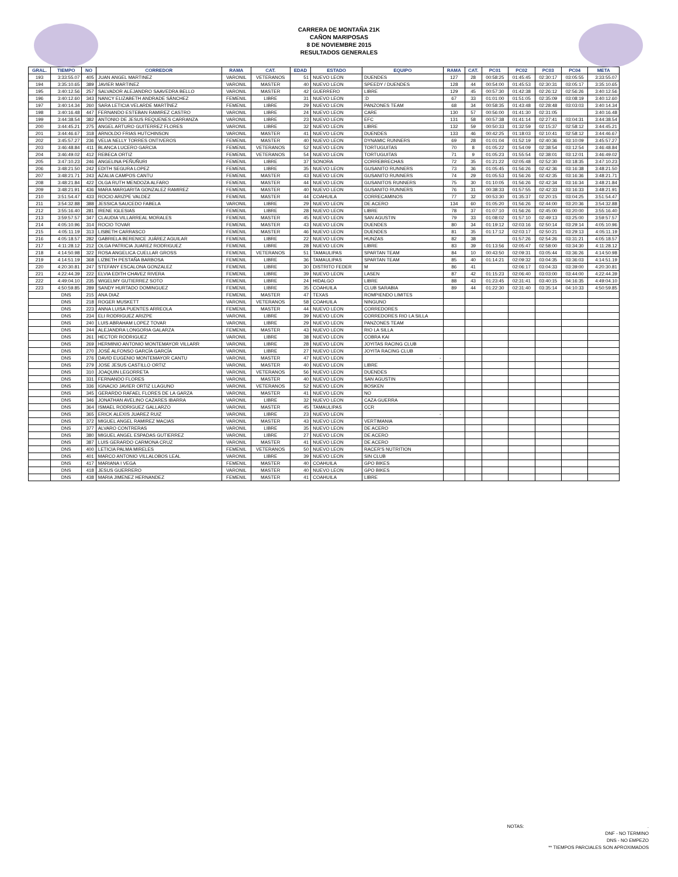CARRERA DE MONTAÑA 21K
CAÑON MARIPOSAS
8 DE NOVIEMBRE 2015
RESULTADOS GENERALES
| GRAL. | TIEMPO | NO | CORREDOR | RAMA | CAT. | EDAD | ESTADO | EQUIPO | RAMA | CAT. | PC01 | PC02 | PC03 | PC04 | META |
| --- | --- | --- | --- | --- | --- | --- | --- | --- | --- | --- | --- | --- | --- | --- | --- |
| 193 | 3:33:55.07 | 405 | JUAN ANGEL MARTINEZ | VARONIL | VETERANOS | 51 | NUEVO LEON | DUENDES | 127 | 28 | 00:58:25 | 01:45:45 | 02:30:17 | 03:05:55 | 3:33:55.07 |
| 194 | 3:35:10.65 | 389 | JAVIER MARTINEZ | VARONIL | MASTER | 40 | NUEVO LEON | SPEEDY / DUENDES | 128 | 44 | 00:54:00 | 01:45:53 | 02:30:31 | 03:05:17 | 3:35:10.65 |
| 195 | 3:40:12.56 | 257 | SALVADOR ALEJANDRO SAAVEDRA BELLO | VARONIL | MASTER | 42 | GUERRERO | LIBRE | 129 | 45 | 00:57:30 | 01:42:38 | 02:26:12 | 02:56:26 | 3:40:12.56 |
| 196 | 3:40:12.60 | 343 | NANCY ELIZABETH ANDRADE SÁNCHEZ | FEMENIL | LIBRE | 31 | NUEVO LEON | :D | 67 | 33 | 01:01:00 | 01:51:05 | 02:35:09 | 03:08:19 | 3:40:12.60 |
| 197 | 3:40:14.34 | 260 | SARA LETICIA VELARDE MARTÍNEZ | FEMENIL | LIBRE | 29 | NUEVO LEON | PANZONES TEAM | 68 | 34 | 00:58:35 | 01:43:48 | 02:28:48 | 03:03:03 | 3:40:14.34 |
| 198 | 3:40:16.48 | 447 | FERNANDO ESTEBAN RAMIREZ CASTRO | VARONIL | LIBRE | 24 | NUEVO LEON | CARE | 130 | 57 | 00:56:00 | 01:41:30 | 02:31:05 | | 3:40:16.48 |
| 199 | 3:44:38.54 | 382 | ANTONIO DE JESUS REQUENES CARRANZA | VARONIL | LIBRE | 23 | NUEVO LEON | EFC | 131 | 58 | 00:57:38 | 01:41:14 | 02:27:41 | 03:04:31 | 3:44:38.54 |
| 200 | 3:44:45.21 | 275 | ANGEL ARTURO GUITERREZ FLORES | VARONIL | LIBRE | 32 | NUEVO LEON | LIBRE | 132 | 59 | 00:50:33 | 01:32:59 | 02:15:37 | 02:58:12 | 3:44:45.21 |
| 201 | 3:44:46.67 | 318 | ARNOLDO FRIAS HUTCHINSON | VARONIL | MASTER | 41 | NUEVO LEON | DUENDES | 133 | 46 | 00:42:25 | 01:18:03 | 02:10:41 | 02:58:12 | 3:44:46.67 |
| 202 | 3:45:57.27 | 236 | VELIA NELLY TORRES ONTIVEROS | FEMENIL | MASTER | 40 | NUEVO LEON | DYNAMIC RUNNERS | 69 | 28 | 01:01:04 | 01:52:19 | 02:40:36 | 03:10:09 | 3:45:57.27 |
| 203 | 3:46:48.84 | 411 | BLANCA LUCERO GARCIA | FEMENIL | VETERANOS | 52 | NUEVO LEON | TORTUGUITAS | 70 | 8 | 01:05:22 | 01:54:09 | 02:38:54 | 03:12:54 | 3:46:48.84 |
| 204 | 3:46:49.02 | 412 | REBECA ORTIZ | FEMENIL | VETERANOS | 54 | NUEVO LEON | TORTUGUITAS | 71 | 9 | 01:05:23 | 01:55:54 | 02:38:01 | 03:12:01 | 3:46:49.02 |
| 205 | 3:47:10.23 | 246 | ANGELINA PEÑUÑURI | FEMENIL | LIBRE | 37 | SONORA | CORREBRECHAS | 72 | 35 | 01:21:22 | 02:05:48 | 02:52:30 | 03:18:35 | 3:47:10.23 |
| 206 | 3:48:21.50 | 242 | EDITH SEGURA LOPEZ | FEMENIL | LIBRE | 35 | NUEVO LEON | GUSANITO RUNNERS | 73 | 36 | 01:05:45 | 01:56:26 | 02:42:36 | 03:16:38 | 3:48:21.50 |
| 207 | 3:48:21.71 | 243 | AZALIA CAMPOS CANTU | FEMENIL | MASTER | 43 | NUEVO LEON | GUSANITO RUNNERS | 74 | 29 | 01:05:53 | 01:56:26 | 02:42:35 | 03:16:36 | 3:48:21.71 |
| 208 | 3:48:21.84 | 422 | OLGA RUTH MENDOZA ALFARO | FEMENIL | MASTER | 44 | NUEVO LEON | GUSANITOS RUNNERS | 75 | 30 | 01:10:05 | 01:56:26 | 02:42:34 | 03:16:34 | 3:48:21.84 |
| 209 | 3:48:21.91 | 436 | MARA MARGARITA GONZALEZ RAMIREZ | FEMENIL | MASTER | 40 | NUEVO LEON | GUSANITO RUNNERS | 76 | 31 | 00:38:33 | 01:57:55 | 02:42:33 | 03:16:33 | 3:48:21.91 |
| 210 | 3:51:54.47 | 433 | ROCIO ARIZPE VALDEZ | FEMENIL | MASTER | 44 | COAHUILA | CORRECAMINOS | 77 | 32 | 00:53:30 | 01:35:37 | 02:20:15 | 03:04:25 | 3:51:54.47 |
| 211 | 3:54:32.88 | 388 | JESSICA SAUCEDO FABELA | VARONIL | LIBRE | 29 | NUEVO LEON | DE ACERO | 134 | 60 | 01:05:20 | 01:56:26 | 02:44:00 | 03:20:36 | 3:54:32.88 |
| 212 | 3:55:16.40 | 281 | IRENE IGLESIAS | FEMENIL | LIBRE | 28 | NUEVO LEON | LIBRE | 78 | 37 | 01:07:10 | 01:56:26 | 02:45:00 | 03:20:00 | 3:55:16.40 |
| 213 | 3:59:57.57 | 347 | CLAUDIA VILLARREAL MORALES | FEMENIL | MASTER | 45 | NUEVO LEON | SAN AGUSTIN | 79 | 33 | 01:08:02 | 01:57:10 | 02:49:13 | 03:25:00 | 3:59:57.57 |
| 214 | 4:05:10.96 | 314 | ROCIO TOVAR | FEMENIL | MASTER | 43 | NUEVO LEON | DUENDES | 80 | 34 | 01:19:12 | 02:03:16 | 02:50:14 | 03:29:14 | 4:05:10.96 |
| 215 | 4:05:11.19 | 313 | LISBETH CARRASCO | FEMENIL | MASTER | 46 | NUEVO LEON | DUENDES | 81 | 35 | 01:17:12 | 02:03:17 | 02:50:21 | 03:29:13 | 4:05:11.19 |
| 216 | 4:05:18.57 | 282 | GABRIELA BERENICE JUÁREZ AGUILAR | FEMENIL | LIBRE | 22 | NUEVO LEON | HUNZAS | 82 | 38 | | 01:57:26 | 02:54:26 | 03:31:21 | 4:05:18.57 |
| 217 | 4:11:28.12 | 212 | OLGA PATRICIA JUAREZ RODRIGUEZ | FEMENIL | LIBRE | 28 | NUEVO LEON | LIBRE | 83 | 39 | 01:13:56 | 02:05:47 | 02:58:00 | 03:34:30 | 4:11:28.12 |
| 218 | 4:14:50.98 | 322 | ROSA ANGELICA CUELLAR GROSS | FEMENIL | VETERANOS | 51 | TAMAULIPAS | SPARTAN TEAM | 84 | 10 | 00:43:50 | 02:09:31 | 03:05:44 | 03:36:26 | 4:14:50.98 |
| 219 | 4:14:51.19 | 368 | LIZBETH PESTAÑA BARBOSA | FEMENIL | LIBRE | 36 | TAMAULIPAS | SPARTAN TEAM | 85 | 40 | 01:14:21 | 02:09:32 | 03:04:35 | 03:36:03 | 4:14:51.19 |
| 220 | 4:20:30.81 | 247 | STEFANY ESCALONA GONZALEZ | FEMENIL | LIBRE | 30 | DISTRITO FEDER | M | 86 | 41 | | 02:06:17 | 03:04:33 | 03:39:00 | 4:20:30.81 |
| 221 | 4:22:44.39 | 222 | ELVIA EDITH CHAVEZ RIVERA | FEMENIL | LIBRE | 39 | NUEVO LEON | LASEN | 87 | 42 | 01:15:23 | 02:06:40 | 03:03:00 | 03:44:00 | 4:22:44.39 |
| 222 | 4:49:04.10 | 235 | WIGELMY GUTIERREZ SOTO | FEMENIL | LIBRE | 24 | HIDALGO | LIBRE | 88 | 43 | 01:23:45 | 02:31:41 | 03:40:15 | 04:16:35 | 4:49:04.10 |
| 223 | 4:50:59.85 | 289 | SANDY HURTADO DOMINGUEZ | FEMENIL | LIBRE | 35 | COAHUILA | CLUB SARABIA | 89 | 44 | 01:22:30 | 02:31:40 | 03:35:14 | 04:10:33 | 4:50:59.85 |
| | DNS | 215 | ANA DIAZ | FEMENIL | MASTER | 47 | TEXAS | ROMPIENDO LIMITES | | | | | | | |
| | DNS | 218 | ROGER MUSKETT | VARONIL | VETERANOS | 58 | COAHUILA | NINGUNO | | | | | | | |
| | DNS | 223 | ANNA LUISA PUENTES ARREOLA | FEMENIL | MASTER | 44 | NUEVO LEON | CORREDORES | | | | | | | |
| | DNS | 234 | ELI RODRIGUEZ ARIZPE | VARONIL | LIBRE | 39 | NUEVO LEON | CORREDORES RIO LA SILLA | | | | | | | |
| | DNS | 240 | LUIS ABRAHAM LOPEZ TOVAR | VARONIL | LIBRE | 29 | NUEVO LEON | PANZONES TEAM | | | | | | | |
| | DNS | 244 | ALEJANDRA LONGORIA GALARZA | FEMENIL | MASTER | 43 | NUEVO LEON | RIO LA SILLA | | | | | | | |
| | DNS | 261 | HECTOR RODRIGUEZ | VARONIL | LIBRE | 38 | NUEVO LEON | COBRA KAI | | | | | | | |
| | DNS | 269 | HERMINIO ANTONIO MONTEMAYOR VILLARR | VARONIL | LIBRE | 28 | NUEVO LEON | JOYITAS RACING CLUB | | | | | | | |
| | DNS | 270 | JOSÉ ALFONSO GARCÍA GARCÍA | VARONIL | LIBRE | 27 | NUEVO LEON | JOYITA RACING CLUB | | | | | | | |
| | DNS | 276 | DAVID EUGENIO MONTEMAYOR CANTU | VARONIL | MASTER | 47 | NUEVO LEON | - | | | | | | | |
| | DNS | 279 | JOSE JESUS CASTILLO ORTIZ | VARONIL | MASTER | 40 | NUEVO LEON | LIBRE | | | | | | | |
| | DNS | 310 | JOAQUIN LEGORRETA | VARONIL | VETERANOS | 56 | NUEVO LEON | DUENDES | | | | | | | |
| | DNS | 331 | FERNANDO FLORES | VARONIL | MASTER | 40 | NUEVO LEON | SAN AGUSTIN | | | | | | | |
| | DNS | 336 | IGNACIO JAVIER ORTIZ LLAGUNO | VARONIL | VETERANOS | 52 | NUEVO LEON | BOSKEN | | | | | | | |
| | DNS | 345 | GERARDO RAFAEL FLORES DE LA GARZA | VARONIL | MASTER | 41 | NUEVO LEON | NO | | | | | | | |
| | DNS | 346 | JONATHAN AVELINO CAZARES IBARRA | VARONIL | LIBRE | 32 | NUEVO LEON | CAZA GUERRA | | | | | | | |
| | DNS | 364 | ISMAEL RODRIGUEZ GALLARZO | VARONIL | MASTER | 45 | TAMAULIPAS | CCR | | | | | | | |
| | DNS | 365 | ERICK ALEXIS JUAREZ RUIZ | VARONIL | LIBRE | 23 | NUEVO LEON | - | | | | | | | |
| | DNS | 372 | MIGUEL ANGEL RAMIREZ MACIAS | VARONIL | MASTER | 43 | NUEVO LEON | VERTIMANIA | | | | | | | |
| | DNS | 377 | ALVARO CONTRERAS | VARONIL | LIBRE | 35 | NUEVO LEON | DE ACERO | | | | | | | |
| | DNS | 380 | MIGUEL ANGEL ESPADAS GUTIERREZ | VARONIL | LIBRE | 27 | NUEVO LEON | DE ACERO | | | | | | | |
| | DNS | 387 | LUIS GERARDO CARMONA CRUZ | VARONIL | MASTER | 41 | NUEVO LEON | DE ACERO | | | | | | | |
| | DNS | 400 | LETICIA PALMA MIRELES | FEMENIL | VETERANOS | 50 | NUEVO LEON | RACER'S NUTRITION | | | | | | | |
| | DNS | 401 | MARCO ANTONIO VILLALOBOS LEAL | VARONIL | LIBRE | 39 | NUEVO LEON | SIN CLUB | | | | | | | |
| | DNS | 417 | MARIANA I VEGA | FEMENIL | MASTER | 40 | COAHUILA | GPO BIKES | | | | | | | |
| | DNS | 418 | JESUS GUERRERO | VARONIL | MASTER | 40 | NUEVO LEON | GPO BIKES | | | | | | | |
| | DNS | 438 | MARIA JIMENEZ HERNANDEZ | FEMENIL | MASTER | 41 | COAHUILA | LIBRE | | | | | | | |
NOTAS: .
DNF - NO TERMINO
DNS - NO EMPEZO
** TIEMPOS PARCIALES SON APROXIMADOS